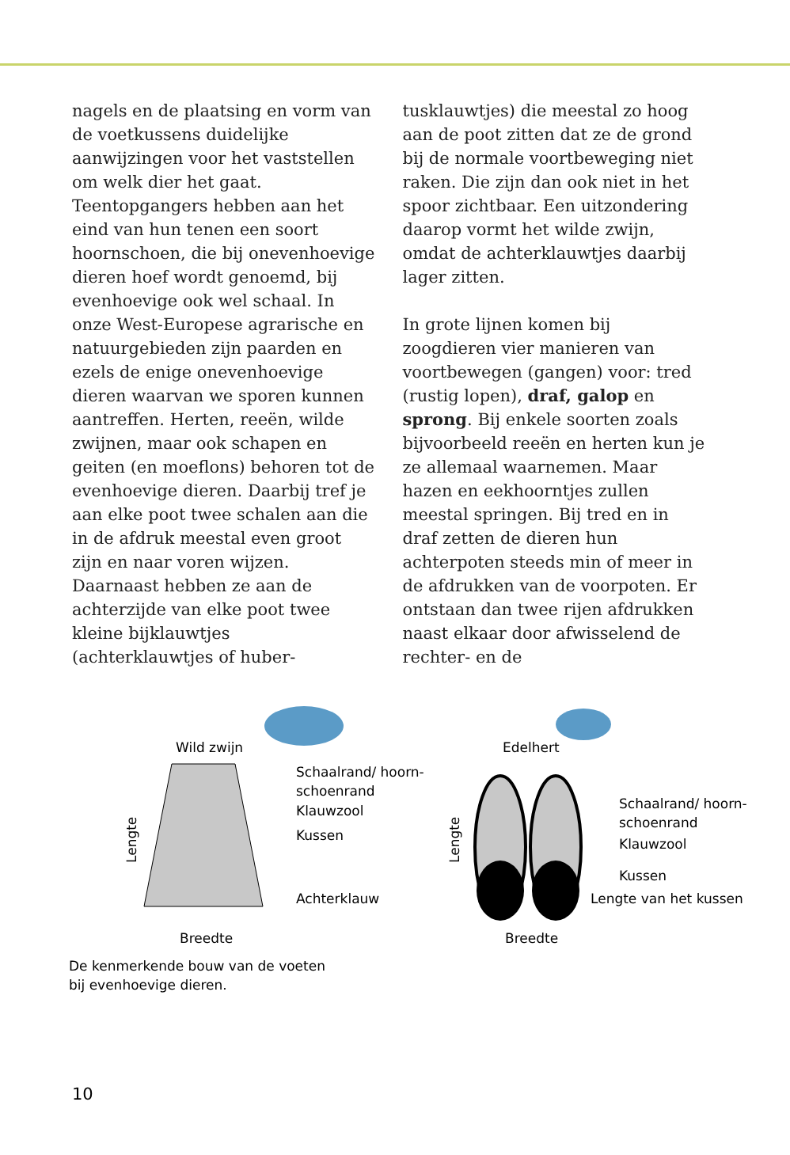nagels en de plaatsing en vorm van de voetkussens duidelijke aanwijzingen voor het vaststellen om welk dier het gaat.
Teentopgangers hebben aan het eind van hun tenen een soort hoornschoen, die bij onevenhoevige dieren hoef wordt genoemd, bij evenhoevige ook wel schaal. In onze West-Europese agrarische en natuurgebieden zijn paarden en ezels de enige onevenhoe­vige dieren waarvan we sporen kun­nen aantreffen. Herten, reeën, wilde zwijnen, maar ook schapen en geiten (en moeflons) behoren tot de evenhoe­vige dieren. Daarbij tref je aan elke poot twee schalen aan die in de afdruk meestal even groot zijn en naar voren wijzen. Daarnaast hebben ze aan de achterzijde van elke poot twee kleine bijklauwtjes (achterklauwtjes of huber-
tusklauwtjes) die meestal zo hoog aan de poot zitten dat ze de grond bij de normale voortbeweging niet raken. Die zijn dan ook niet in het spoor zichtbaar. Een uitzondering daarop vormt het wilde zwijn, omdat de ach­terklauwtjes daarbij lager zitten.
In grote lijnen komen bij zoogdieren vier manieren van voortbewegen (gangen) voor: tred (rustig lopen), draf, galop en sprong. Bij enkele soorten zoals bijvoorbeeld reeën en herten kun je ze allemaal waarnemen. Maar hazen en eekhoorntjes zullen meestal springen. Bij tred en in draf zetten de dieren hun achterpoten steeds min of meer in de afdrukken van de voorpoten. Er ontstaan dan twee rijen afdrukken naast elkaar door afwisselend de rechter- en de
Wild zwijn
Schaalrand/ hoorn-
schoenrand
Klauwzool
Kussen
Achterklauw
Breedte
Lengte
Edelhert
Schaalrand/ hoorn-
schoenrand
Klauwzool
Kussen
Lengte van het kussen
Breedte
Lengte
De kenmerkende bouw van de voeten
bij evenhoevige dieren.
10